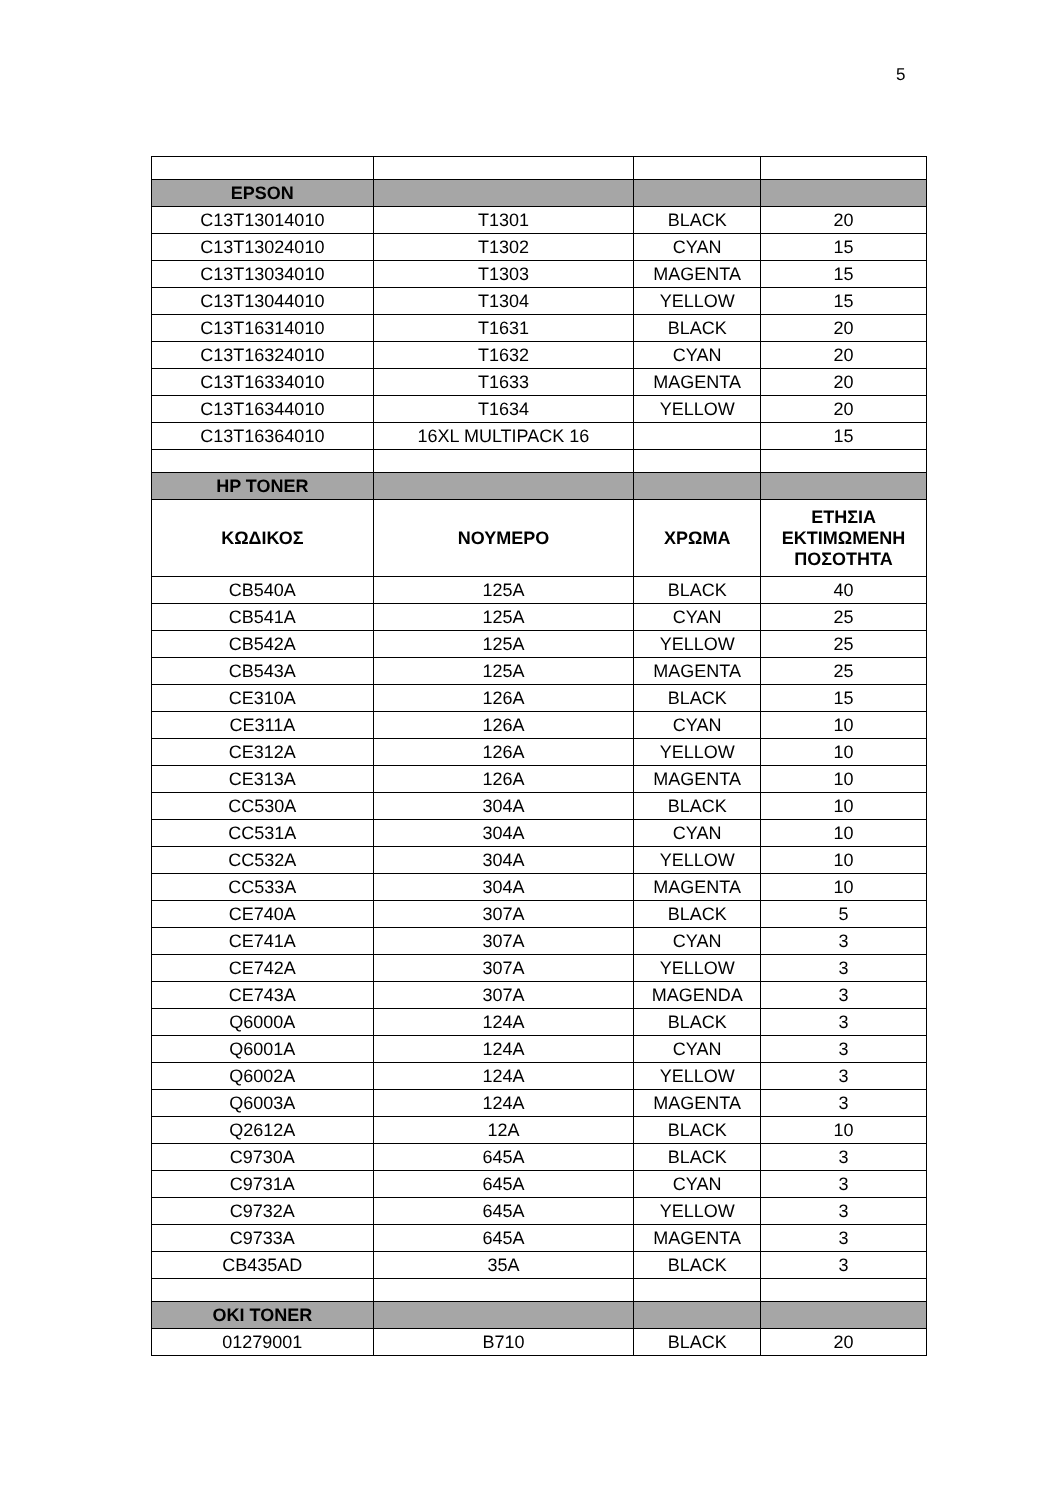5
| EPSON | | | |
| C13T13014010 | T1301 | BLACK | 20 |
| C13T13024010 | T1302 | CYAN | 15 |
| C13T13034010 | T1303 | MAGENTA | 15 |
| C13T13044010 | T1304 | YELLOW | 15 |
| C13T16314010 | T1631 | BLACK | 20 |
| C13T16324010 | T1632 | CYAN | 20 |
| C13T16334010 | T1633 | MAGENTA | 20 |
| C13T16344010 | T1634 | YELLOW | 20 |
| C13T16364010 | 16XL MULTIPACK 16 | | 15 |
| HP TONER | | | |
| ΚΩΔΙΚΟΣ | ΝΟΥΜΕΡΟ | ΧΡΩΜΑ | ΕΤΗΣΙΑ ΕΚΤΙΜΩΜΕΝΗ ΠΟΣΟΤΗΤΑ |
| CB540A | 125A | BLACK | 40 |
| CB541A | 125A | CYAN | 25 |
| CB542A | 125A | YELLOW | 25 |
| CB543A | 125A | MAGENTA | 25 |
| CE310A | 126A | BLACK | 15 |
| CE311A | 126A | CYAN | 10 |
| CE312A | 126A | YELLOW | 10 |
| CE313A | 126A | MAGENTA | 10 |
| CC530A | 304A | BLACK | 10 |
| CC531A | 304A | CYAN | 10 |
| CC532A | 304A | YELLOW | 10 |
| CC533A | 304A | MAGENTA | 10 |
| CE740A | 307A | BLACK | 5 |
| CE741A | 307A | CYAN | 3 |
| CE742A | 307A | YELLOW | 3 |
| CE743A | 307A | MAGENDA | 3 |
| Q6000A | 124A | BLACK | 3 |
| Q6001A | 124A | CYAN | 3 |
| Q6002A | 124A | YELLOW | 3 |
| Q6003A | 124A | MAGENTA | 3 |
| Q2612A | 12A | BLACK | 10 |
| C9730A | 645A | BLACK | 3 |
| C9731A | 645A | CYAN | 3 |
| C9732A | 645A | YELLOW | 3 |
| C9733A | 645A | MAGENTA | 3 |
| CB435AD | 35A | BLACK | 3 |
| OKI TONER | | | |
| 01279001 | B710 | BLACK | 20 |